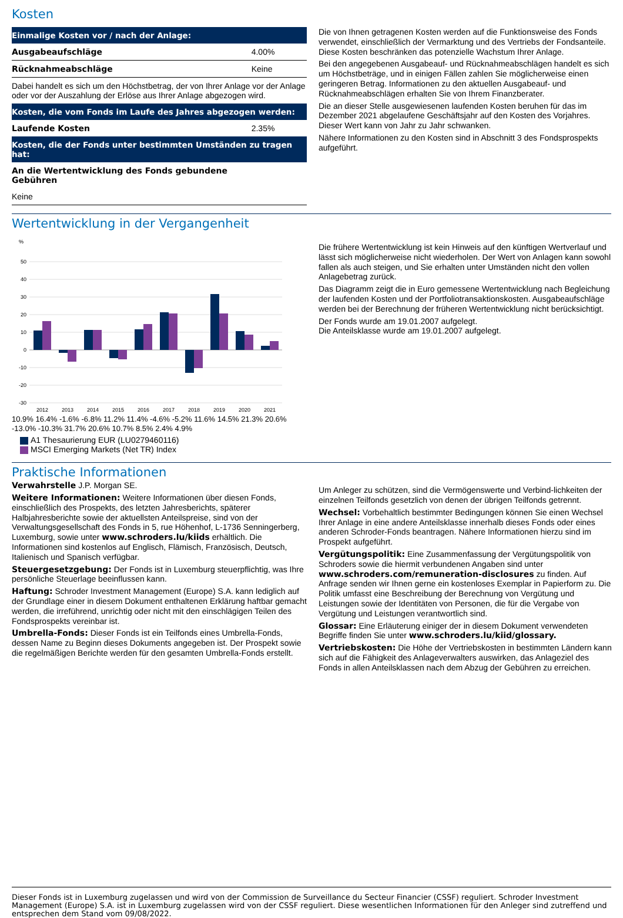Kosten
| Einmalige Kosten vor / nach der Anlage: | |
| --- | --- |
| Ausgabeaufschläge | 4.00% |
| Rücknahmeabschläge | Keine |
| Dabei handelt es sich um den Höchstbetrag, der von Ihrer Anlage vor der Anlage oder vor der Auszahlung der Erlöse aus Ihrer Anlage abgezogen wird. | |
| Kosten, die vom Fonds im Laufe des Jahres abgezogen werden: | |
| Laufende Kosten | 2.35% |
| Kosten, die der Fonds unter bestimmten Umständen zu tragen hat: | |
| An die Wertentwicklung des Fonds gebundene Gebühren | |
| Keine | |
Die von Ihnen getragenen Kosten werden auf die Funktionsweise des Fonds verwendet, einschließlich der Vermarktung und des Vertriebs der Fondsanteile. Diese Kosten beschränken das potenzielle Wachstum Ihrer Anlage.
Bei den angegebenen Ausgabeauf- und Rücknahmeabschlägen handelt es sich um Höchstbeträge, und in einigen Fällen zahlen Sie möglicherweise einen geringeren Betrag. Informationen zu den aktuellen Ausgabeauf- und Rücknahmeabschlägen erhalten Sie von Ihrem Finanzberater.
Die an dieser Stelle ausgewiesenen laufenden Kosten beruhen für das im Dezember 2021 abgelaufene Geschäftsjahr auf den Kosten des Vorjahres. Dieser Wert kann von Jahr zu Jahr schwanken.
Nähere Informationen zu den Kosten sind in Abschnitt 3 des Fondsprospekts aufgeführt.
Wertentwicklung in der Vergangenheit
%
50
40
30
20
10
0
-10
-20
-30
2012
2013
2014
2015
2016
2017
2018
2019
2020
2021
10.9% 16.4% -1.6% -6.8% 11.2% 11.4% -4.6% -5.2% 11.6% 14.5% 21.3% 20.6% -13.0% -10.3% 31.7% 20.6% 10.7% 8.5% 2.4% 4.9%
A1 Thesaurierung EUR (LU0279460116)
MSCI Emerging Markets (Net TR) Index
Die frühere Wertentwicklung ist kein Hinweis auf den künftigen Wertverlauf und lässt sich möglicherweise nicht wiederholen. Der Wert von Anlagen kann sowohl fallen als auch steigen, und Sie erhalten unter Umständen nicht den vollen Anlagebetrag zurück.
Das Diagramm zeigt die in Euro gemessene Wertentwicklung nach Begleichung der laufenden Kosten und der Portfoliotransaktionskosten. Ausgabeaufschläge werden bei der Berechnung der früheren Wertentwicklung nicht berücksichtigt.
Der Fonds wurde am 19.01.2007 aufgelegt.
Die Anteilsklasse wurde am 19.01.2007 aufgelegt.
Praktische Informationen
Verwahrstelle J.P. Morgan SE.
Weitere Informationen: Weitere Informationen über diesen Fonds, einschließlich des Prospekts, des letzten Jahresberichts, späterer Halbjahresberichte sowie der aktuellsten Anteilspreise, sind von der Verwaltungsgesellschaft des Fonds in 5, rue Höhenhof, L-1736 Senningerberg, Luxemburg, sowie unter www.schroders.lu/kiids erhältlich. Die Informationen sind kostenlos auf Englisch, Flämisch, Französisch, Deutsch, Italienisch und Spanisch verfügbar.
Steuergesetzgebung: Der Fonds ist in Luxemburg steuerpflichtig, was Ihre persönliche Steuerlage beeinflussen kann.
Haftung: Schroder Investment Management (Europe) S.A. kann lediglich auf der Grundlage einer in diesem Dokument enthaltenen Erklärung haftbar gemacht werden, die irreführend, unrichtig oder nicht mit den einschlägigen Teilen des Fondsprospekts vereinbar ist.
Umbrella-Fonds: Dieser Fonds ist ein Teilfonds eines Umbrella-Fonds, dessen Name zu Beginn dieses Dokuments angegeben ist. Der Prospekt sowie die regelmäßigen Berichte werden für den gesamten Umbrella-Fonds erstellt.
Um Anleger zu schützen, sind die Vermögenswerte und Verbind-lichkeiten der einzelnen Teilfonds gesetzlich von denen der übrigen Teilfonds getrennt.
Wechsel: Vorbehaltlich bestimmter Bedingungen können Sie einen Wechsel Ihrer Anlage in eine andere Anteilsklasse innerhalb dieses Fonds oder eines anderen Schroder-Fonds beantragen. Nähere Informationen hierzu sind im Prospekt aufgeführt.
Vergütungspolitik: Eine Zusammenfassung der Vergütungspolitik von Schroders sowie die hiermit verbundenen Angaben sind unter www.schroders.com/remuneration-disclosures zu finden. Auf Anfrage senden wir Ihnen gerne ein kostenloses Exemplar in Papierform zu. Die Politik umfasst eine Beschreibung der Berechnung von Vergütung und Leistungen sowie der Identitäten von Personen, die für die Vergabe von Vergütung und Leistungen verantwortlich sind.
Glossar: Eine Erläuterung einiger der in diesem Dokument verwendeten Begriffe finden Sie unter www.schroders.lu/kiid/glossary.
Vertriebskosten: Die Höhe der Vertriebskosten in bestimmten Ländern kann sich auf die Fähigkeit des Anlageverwalters auswirken, das Anlageziel des Fonds in allen Anteilsklassen nach dem Abzug der Gebühren zu erreichen.
Dieser Fonds ist in Luxemburg zugelassen und wird von der Commission de Surveillance du Secteur Financier (CSSF) reguliert. Schroder Investment Management (Europe) S.A. ist in Luxemburg zugelassen wird von der CSSF reguliert. Diese wesentlichen Informationen für den Anleger sind zutreffend und entsprechen dem Stand vom 09/08/2022.